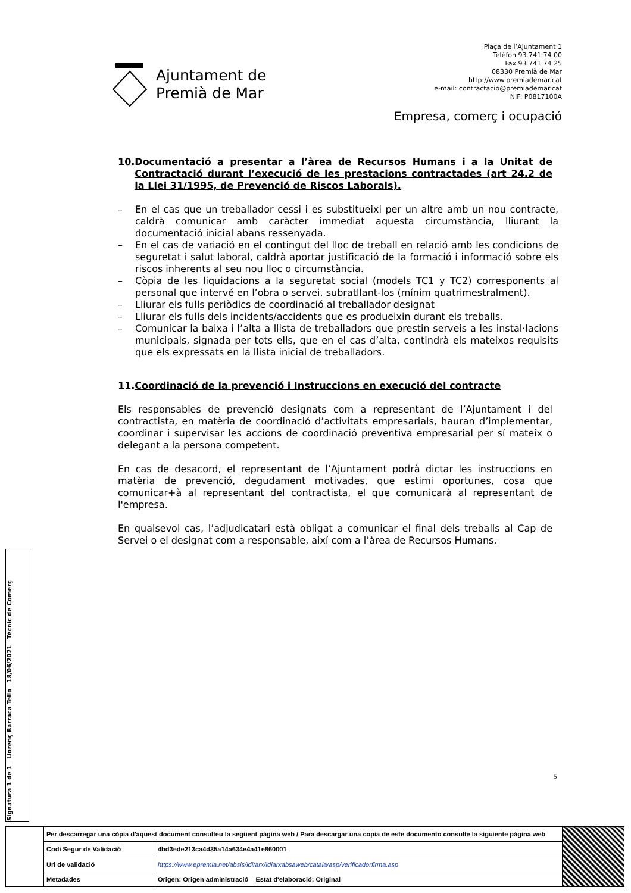Plaça de l’Ajuntament 1
Telèfon 93 741 74 00
Fax 93 741 74 25
08330 Premià de Mar
http://www.premiademar.cat
e-mail: contractacio@premiademar.cat
NIF: P0817100A
Ajuntament de
Premià de Mar
Empresa, comerç i ocupació
10. Documentació a presentar a l’àrea de Recursos Humans i a la Unitat de Contractació durant l’execució de les prestacions contractades (art 24.2 de la Llei 31/1995, de Prevenció de Riscos Laborals).
– En el cas que un treballador cessi i es substitueixi per un altre amb un nou contracte, caldrà comunicar amb caràcter immediat aquesta circumstància, lliurant la documentació inicial abans ressenyada.
– En el cas de variació en el contingut del lloc de treball en relació amb les condicions de seguretat i salut laboral, caldrà aportar justificació de la formació i informació sobre els riscos inherents al seu nou lloc o circumstància.
– Còpia de les liquidacions a la seguretat social (models TC1 y TC2) corresponents al personal que intervé en l’obra o servei, subratllant-los (mínim quatrimestralment).
– Lliurar els fulls periòdics de coordinació al treballador designat
– Lliurar els fulls dels incidents/accidents que es produeixin durant els treballs.
– Comunicar la baixa i l’alta a llista de treballadors que prestin serveis a les instal·lacions municipals, signada per tots ells, que en el cas d’alta, contindrà els mateixos requisits que els expressats en la llista inicial de treballadors.
11. Coordinació de la prevenció i Instruccions en execució del contracte
Els responsables de prevenció designats com a representant de l’Ajuntament i del contractista, en matèria de coordinació d’activitats empresarials, hauran d’implementar, coordinar i supervisar les accions de coordinació preventiva empresarial per sí mateix o delegant a la persona competent.
En cas de desacord, el representant de l’Ajuntament podrà dictar les instruccions en matèria de prevenció, degudament motivades, que estimi oportunes, cosa que comunicar+à al representant del contractista, el que comunicarà al representant de l'empresa.
En qualsevol cas, l’adjudicatari està obligat a comunicar el final dels treballs al Cap de Servei o el designat com a responsable, així com a l’àrea de Recursos Humans.
5
Signatura 1 de 1 Llorenç Barraca Tello 18/06/2021 Tècnic de Comerç
| | Per descarregar una còpia d'aquest document consulteu la següent pàgina web / Para descargar una copia de este documento consulte la siguiente página web | | |
| | Codi Segur de Validació | 4bd3ede213ca4d35a14a634e4a41e860001 | |
| | Url de validació | https://www.epremia.net/absis/idi/arx/idiarxabsaweb/catala/asp/verificadorfirma.asp | |
| | Metadades | Origen: Origen administració Estat d'elaboració: Original | |